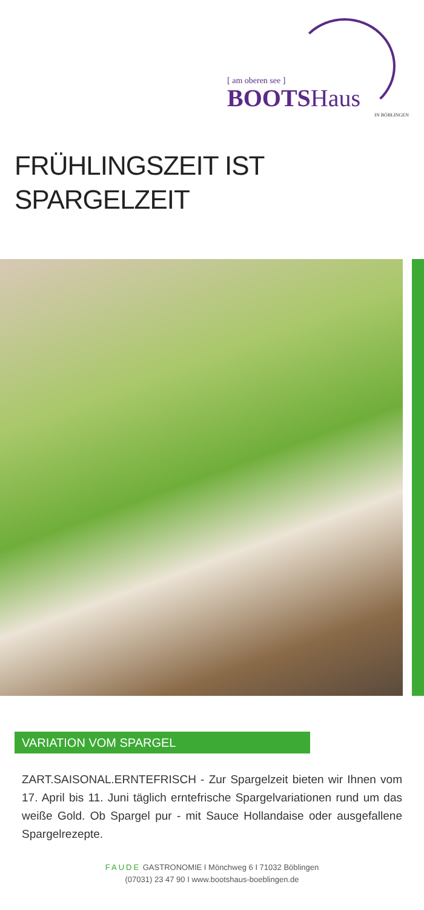[ am oberen see ]
BOOTSHaus
IN BÖBLINGEN
FRÜHLINGSZEIT IST
SPARGELZEIT
VARIATION VOM SPARGEL
ZART.SAISONAL.ERNTEFRISCH - Zur Spargelzeit bieten wir Ihnen vom 17. April bis 11. Juni täglich erntefrische Spargelvariationen rund um das weiße Gold. Ob Spargel pur - mit Sauce Hollandaise oder ausgefallene Spargelrezepte.
FAUDE GASTRONOMIE I Mönchweg 6 I 71032 Böblingen
(07031) 23 47 90 I www.bootshaus-boeblingen.de